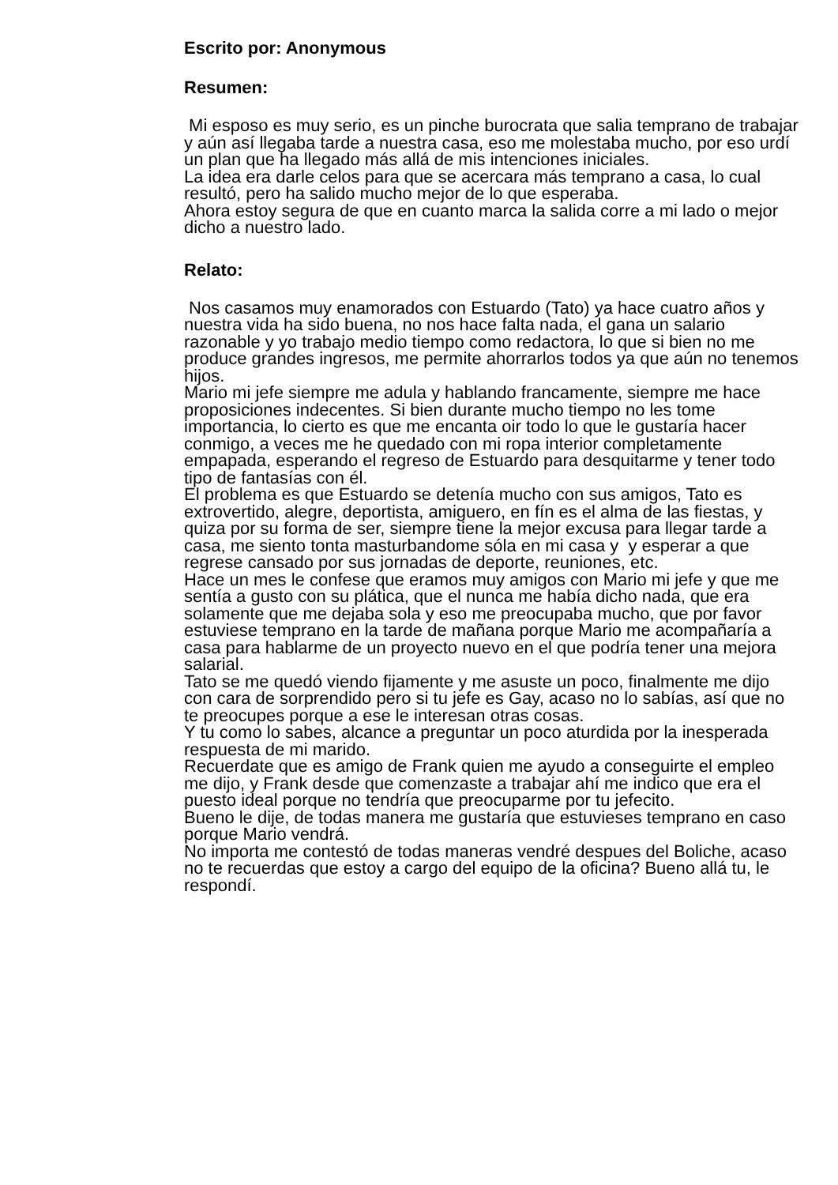Escrito por: Anonymous
Resumen:
Mi esposo es muy serio, es un pinche burocrata que salia temprano de trabajar y aún así llegaba tarde a nuestra casa, eso me molestaba mucho, por eso urdí un plan que ha llegado más allá de mis intenciones iniciales.
La idea era darle celos para que se acercara más temprano a casa, lo cual resultó, pero ha salido mucho mejor de lo que esperaba.
Ahora estoy segura de que en cuanto marca la salida corre a mi lado o mejor dicho a nuestro lado.
Relato:
Nos casamos muy enamorados con Estuardo (Tato) ya hace cuatro años y nuestra vida ha sido buena, no nos hace falta nada, el gana un salario razonable y yo trabajo medio tiempo como redactora, lo que si bien no me produce grandes ingresos, me permite ahorrarlos todos ya que aún no tenemos hijos.
Mario mi jefe siempre me adula y hablando francamente, siempre me hace proposiciones indecentes. Si bien durante mucho tiempo no les tome importancia, lo cierto es que me encanta oir todo lo que le gustaría hacer conmigo, a veces me he quedado con mi ropa interior completamente empapada, esperando el regreso de Estuardo para desquitarme y tener todo tipo de fantasías con él.
El problema es que Estuardo se detenía mucho con sus amigos, Tato es extrovertido, alegre, deportista, amiguero, en fín es el alma de las fiestas, y quiza por su forma de ser, siempre tiene la mejor excusa para llegar tarde a casa, me siento tonta masturbandome sóla en mi casa y y esperar a que regrese cansado por sus jornadas de deporte, reuniones, etc.
Hace un mes le confese que eramos muy amigos con Mario mi jefe y que me sentía a gusto con su plática, que el nunca me había dicho nada, que era solamente que me dejaba sola y eso me preocupaba mucho, que por favor estuviese temprano en la tarde de mañana porque Mario me acompañaría a casa para hablarme de un proyecto nuevo en el que podría tener una mejora salarial.
Tato se me quedó viendo fijamente y me asuste un poco, finalmente me dijo con cara de sorprendido pero si tu jefe es Gay, acaso no lo sabías, así que no te preocupes porque a ese le interesan otras cosas.
Y tu como lo sabes, alcance a preguntar un poco aturdida por la inesperada respuesta de mi marido.
Recuerdate que es amigo de Frank quien me ayudo a conseguirte el empleo me dijo, y Frank desde que comenzaste a trabajar ahí me indico que era el puesto ideal porque no tendría que preocuparme por tu jefecito.
Bueno le dije, de todas manera me gustaría que estuvieses temprano en caso porque Mario vendrá.
No importa me contestó de todas maneras vendré despues del Boliche, acaso no te recuerdas que estoy a cargo del equipo de la oficina? Bueno allá tu, le respondí.